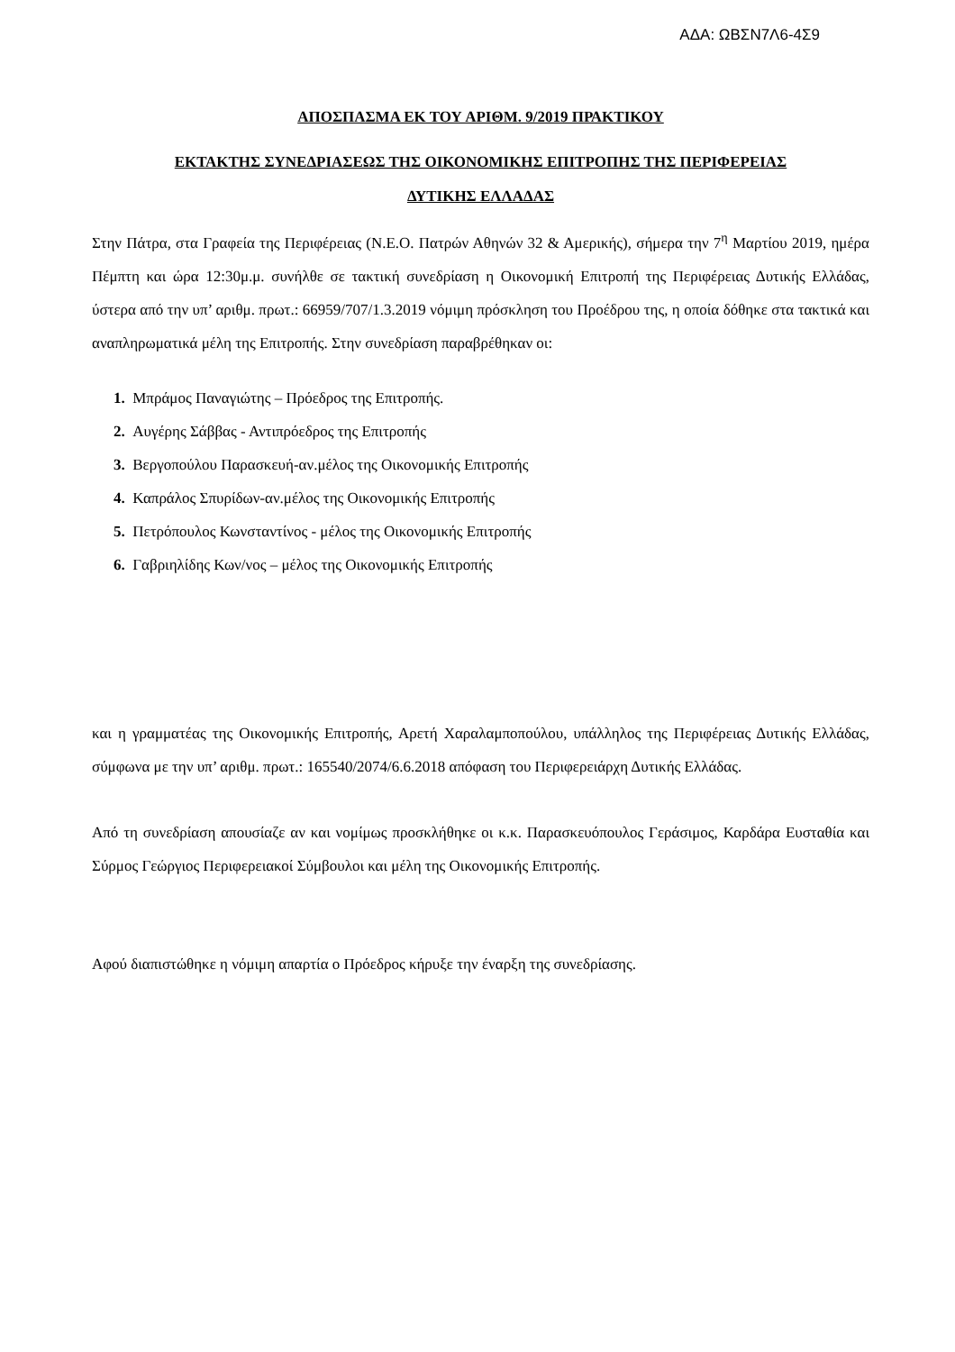ΑΔΑ: ΩΒΣΝ7Λ6-4Σ9
ΑΠΟΣΠΑΣΜΑ ΕΚ ΤΟΥ ΑΡΙΘΜ. 9/2019 ΠΡΑΚΤΙΚΟΥ
ΕΚΤΑΚΤΗΣ ΣΥΝΕΔΡΙΑΣΕΩΣ ΤΗΣ ΟΙΚΟΝΟΜΙΚΗΣ ΕΠΙΤΡΟΠΗΣ ΤΗΣ ΠΕΡΙΦΕΡΕΙΑΣ
ΔΥΤΙΚΗΣ ΕΛΛΑΔΑΣ
Στην Πάτρα, στα Γραφεία της Περιφέρειας (Ν.Ε.Ο. Πατρών Αθηνών 32 & Αμερικής), σήμερα την 7<sup>η</sup> Μαρτίου 2019, ημέρα Πέμπτη και ώρα 12:30μ.μ. συνήλθε σε τακτική συνεδρίαση η Οικονομική Επιτροπή της Περιφέρειας Δυτικής Ελλάδας, ύστερα από την υπ’ αριθμ. πρωτ.: 66959/707/1.3.2019 νόμιμη πρόσκληση του Προέδρου της, η οποία δόθηκε στα τακτικά και αναπληρωματικά μέλη της Επιτροπής. Στην συνεδρίαση παραβρέθηκαν οι:
1. Μπράμος Παναγιώτης – Πρόεδρος της Επιτροπής.
2. Αυγέρης Σάββας - Αντιπρόεδρος της Επιτροπής
3. Βεργοπούλου Παρασκευή-αν.μέλος της Οικονομικής Επιτροπής
4. Καπράλος Σπυρίδων-αν.μέλος της Οικονομικής Επιτροπής
5. Πετρόπουλος Κωνσταντίνος - μέλος της Οικονομικής Επιτροπής
6. Γαβριηλίδης Κων/νος – μέλος της Οικονομικής Επιτροπής
και η γραμματέας της Οικονομικής Επιτροπής, Αρετή Χαραλαμποπούλου, υπάλληλος της Περιφέρειας Δυτικής Ελλάδας, σύμφωνα με την υπ’ αριθμ. πρωτ.: 165540/2074/6.6.2018 απόφαση του Περιφερειάρχη Δυτικής Ελλάδας.
Από τη συνεδρίαση απουσίαζε αν και νομίμως προσκλήθηκε οι κ.κ. Παρασκευόπουλος Γεράσιμος, Καρδάρα Ευσταθία και Σύρμος Γεώργιος Περιφερειακοί Σύμβουλοι και μέλη της Οικονομικής Επιτροπής.
Αφού διαπιστώθηκε η νόμιμη απαρτία ο Πρόεδρος κήρυξε την έναρξη της συνεδρίασης.